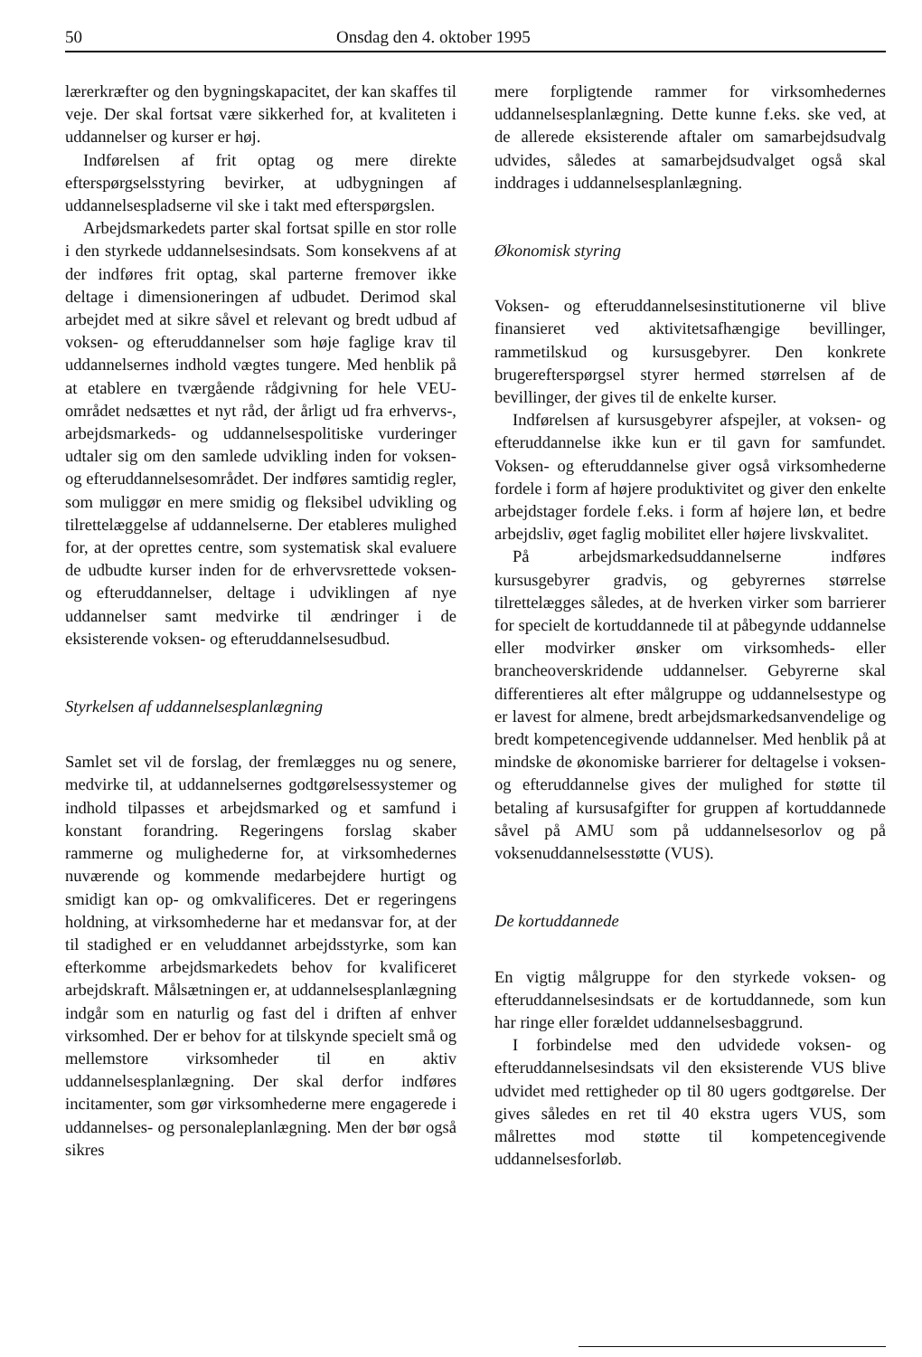50 Onsdag den 4. oktober 1995
lærerkræfter og den bygningskapacitet, der kan skaffes til veje. Der skal fortsat være sikkerhed for, at kvaliteten i uddannelser og kurser er høj.
Indførelsen af frit optag og mere direkte efterspørgselsstyring bevirker, at udbygningen af uddannelsespladserne vil ske i takt med efterspørgslen.
Arbejdsmarkedets parter skal fortsat spille en stor rolle i den styrkede uddannelsesindsats. Som konsekvens af at der indføres frit optag, skal parterne fremover ikke deltage i dimensioneringen af udbudet. Derimod skal arbejdet med at sikre såvel et relevant og bredt udbud af voksen- og efteruddannelser som høje faglige krav til uddannelsernes indhold vægtes tungere. Med henblik på at etablere en tværgående rådgivning for hele VEU-området nedsættes et nyt råd, der årligt ud fra erhvervs-, arbejdsmarkeds- og uddannelsespolitiske vurderinger udtaler sig om den samlede udvikling inden for voksen- og efteruddannelsesområdet. Der indføres samtidig regler, som muliggør en mere smidig og fleksibel udvikling og tilrettelæggelse af uddannelserne. Der etableres mulighed for, at der oprettes centre, som systematisk skal evaluere de udbudte kurser inden for de erhvervsrettede voksen- og efteruddannelser, deltage i udviklingen af nye uddannelser samt medvirke til ændringer i de eksisterende voksen- og efteruddannelsesudbud.
Styrkelsen af uddannelsesplanlægning
Samlet set vil de forslag, der fremlægges nu og senere, medvirke til, at uddannelsernes godtgørelsessystemer og indhold tilpasses et arbejdsmarked og et samfund i konstant forandring. Regeringens forslag skaber rammerne og mulighederne for, at virksomhedernes nuværende og kommende medarbejdere hurtigt og smidigt kan op- og omkvalificeres. Det er regeringens holdning, at virksomhederne har et medansvar for, at der til stadighed er en veluddannet arbejdsstyrke, som kan efterkomme arbejdsmarkedets behov for kvalificeret arbejdskraft. Målsætningen er, at uddannelsesplanlægning indgår som en naturlig og fast del i driften af enhver virksomhed. Der er behov for at tilskynde specielt små og mellemstore virksomheder til en aktiv uddannelsesplanlægning. Der skal derfor indføres incitamenter, som gør virksomhederne mere engagerede i uddannelses- og personaleplanlægning. Men der bør også sikres
mere forpligtende rammer for virksomhedernes uddannelsesplanlægning. Dette kunne f.eks. ske ved, at de allerede eksisterende aftaler om samarbejdsudvalg udvides, således at samarbejdsudvalget også skal inddrages i uddannelsesplanlægning.
Økonomisk styring
Voksen- og efteruddannelsesinstitutionerne vil blive finansieret ved aktivitetsafhængige bevillinger, rammetilskud og kursusgebyrer. Den konkrete brugerefterspørgsel styrer hermed størrelsen af de bevillinger, der gives til de enkelte kurser.
Indførelsen af kursusgebyrer afspejler, at voksen- og efteruddannelse ikke kun er til gavn for samfundet. Voksen- og efteruddannelse giver også virksomhederne fordele i form af højere produktivitet og giver den enkelte arbejdstager fordele f.eks. i form af højere løn, et bedre arbejdsliv, øget faglig mobilitet eller højere livskvalitet.
På arbejdsmarkedsuddannelserne indføres kursusgebyrer gradvis, og gebyrernes størrelse tilrettelægges således, at de hverken virker som barrierer for specielt de kortuddannede til at påbegynde uddannelse eller modvirker ønsker om virksomheds- eller brancheoverskridende uddannelser. Gebyrerne skal differentieres alt efter målgruppe og uddannelsestype og er lavest for almene, bredt arbejdsmarkedsanvendelige og bredt kompetencegivende uddannelser. Med henblik på at mindske de økonomiske barrierer for deltagelse i voksen- og efteruddannelse gives der mulighed for støtte til betaling af kursusafgifter for gruppen af kortuddannede såvel på AMU som på uddannelsesorlov og på voksenuddannelsesstøtte (VUS).
De kortuddannede
En vigtig målgruppe for den styrkede voksen- og efteruddannelsesindsats er de kortuddannede, som kun har ringe eller forældet uddannelsesbaggrund.
I forbindelse med den udvidede voksen- og efteruddannelsesindsats vil den eksisterende VUS blive udvidet med rettigheder op til 80 ugers godtgørelse. Der gives således en ret til 40 ekstra ugers VUS, som målrettes mod støtte til kompetencegivende uddannelsesforløb.